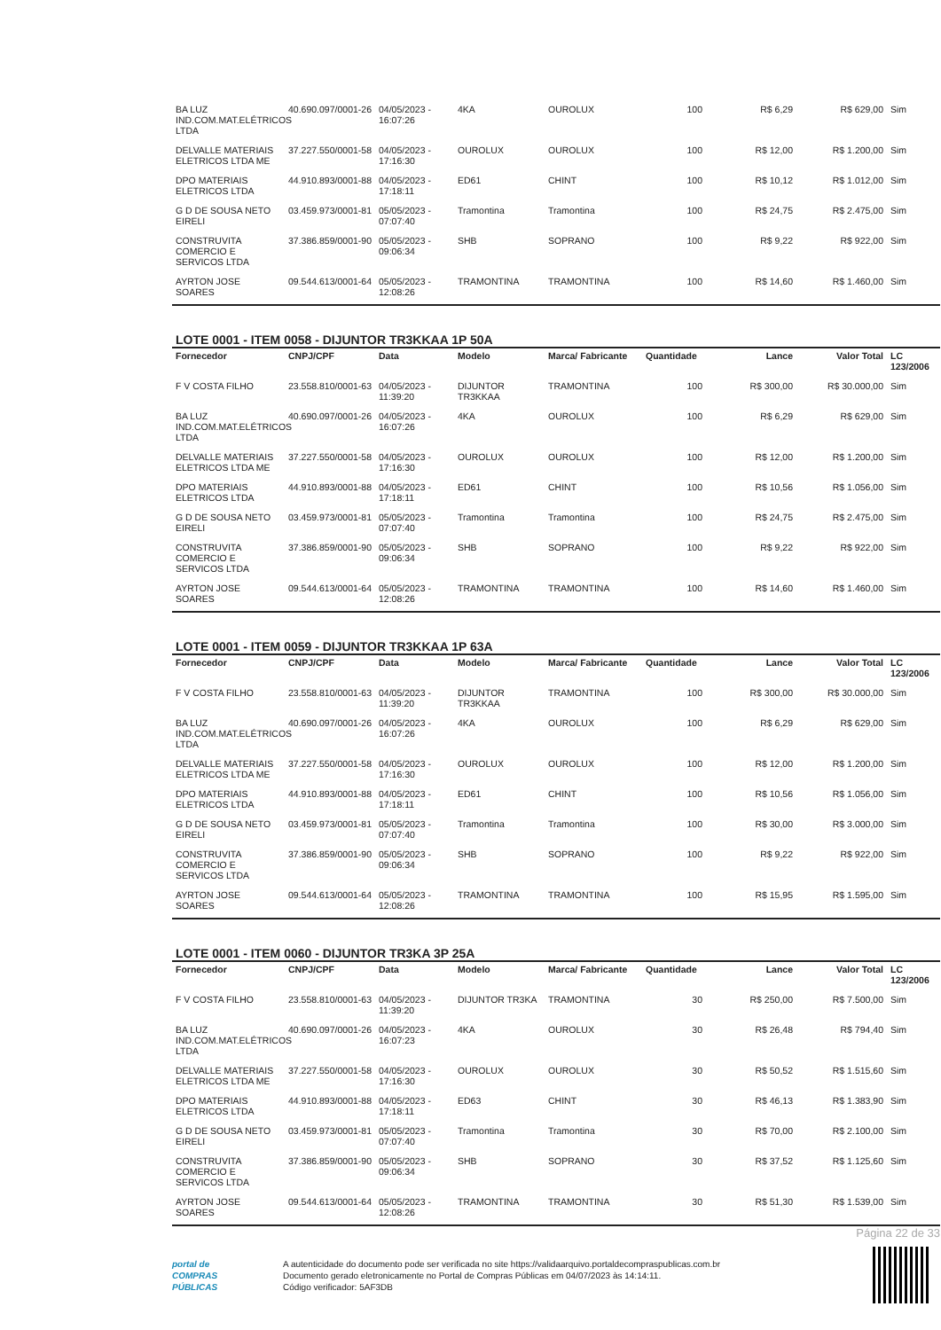| BA LUZ IND.COM.MAT.ELÉTRICOS LTDA | 40.690.097/0001-26 | 04/05/2023 - 16:07:26 | 4KA | OUROLUX | 100 | R$ 6,29 | R$ 629,00 | Sim |
| DELVALLE MATERIAIS ELETRICOS LTDA ME | 37.227.550/0001-58 | 04/05/2023 - 17:16:30 | OUROLUX | OUROLUX | 100 | R$ 12,00 | R$ 1.200,00 | Sim |
| DPO MATERIAIS ELETRICOS LTDA | 44.910.893/0001-88 | 04/05/2023 - 17:18:11 | ED61 | CHINT | 100 | R$ 10,12 | R$ 1.012,00 | Sim |
| G D DE SOUSA NETO EIRELI | 03.459.973/0001-81 | 05/05/2023 - 07:07:40 | Tramontina | Tramontina | 100 | R$ 24,75 | R$ 2.475,00 | Sim |
| CONSTRUVITA COMERCIO E SERVICOS LTDA | 37.386.859/0001-90 | 05/05/2023 - 09:06:34 | SHB | SOPRANO | 100 | R$ 9,22 | R$ 922,00 | Sim |
| AYRTON JOSE SOARES | 09.544.613/0001-64 | 05/05/2023 - 12:08:26 | TRAMONTINA | TRAMONTINA | 100 | R$ 14,60 | R$ 1.460,00 | Sim |
LOTE 0001 - ITEM 0058 - DIJUNTOR TR3KKAA 1P 50A
| Fornecedor | CNPJ/CPF | Data | Modelo | Marca/ Fabricante | Quantidade | Lance | Valor Total | LC 123/2006 |
| --- | --- | --- | --- | --- | --- | --- | --- | --- |
| F V COSTA FILHO | 23.558.810/0001-63 | 04/05/2023 - 11:39:20 | DIJUNTOR TR3KKAA | TRAMONTINA | 100 | R$ 300,00 | R$ 30.000,00 | Sim |
| BA LUZ IND.COM.MAT.ELÉTRICOS LTDA | 40.690.097/0001-26 | 04/05/2023 - 16:07:26 | 4KA | OUROLUX | 100 | R$ 6,29 | R$ 629,00 | Sim |
| DELVALLE MATERIAIS ELETRICOS LTDA ME | 37.227.550/0001-58 | 04/05/2023 - 17:16:30 | OUROLUX | OUROLUX | 100 | R$ 12,00 | R$ 1.200,00 | Sim |
| DPO MATERIAIS ELETRICOS LTDA | 44.910.893/0001-88 | 04/05/2023 - 17:18:11 | ED61 | CHINT | 100 | R$ 10,56 | R$ 1.056,00 | Sim |
| G D DE SOUSA NETO EIRELI | 03.459.973/0001-81 | 05/05/2023 - 07:07:40 | Tramontina | Tramontina | 100 | R$ 24,75 | R$ 2.475,00 | Sim |
| CONSTRUVITA COMERCIO E SERVICOS LTDA | 37.386.859/0001-90 | 05/05/2023 - 09:06:34 | SHB | SOPRANO | 100 | R$ 9,22 | R$ 922,00 | Sim |
| AYRTON JOSE SOARES | 09.544.613/0001-64 | 05/05/2023 - 12:08:26 | TRAMONTINA | TRAMONTINA | 100 | R$ 14,60 | R$ 1.460,00 | Sim |
LOTE 0001 - ITEM 0059 - DIJUNTOR TR3KKAA 1P 63A
| Fornecedor | CNPJ/CPF | Data | Modelo | Marca/ Fabricante | Quantidade | Lance | Valor Total | LC 123/2006 |
| --- | --- | --- | --- | --- | --- | --- | --- | --- |
| F V COSTA FILHO | 23.558.810/0001-63 | 04/05/2023 - 11:39:20 | DIJUNTOR TR3KKAA | TRAMONTINA | 100 | R$ 300,00 | R$ 30.000,00 | Sim |
| BA LUZ IND.COM.MAT.ELÉTRICOS LTDA | 40.690.097/0001-26 | 04/05/2023 - 16:07:26 | 4KA | OUROLUX | 100 | R$ 6,29 | R$ 629,00 | Sim |
| DELVALLE MATERIAIS ELETRICOS LTDA ME | 37.227.550/0001-58 | 04/05/2023 - 17:16:30 | OUROLUX | OUROLUX | 100 | R$ 12,00 | R$ 1.200,00 | Sim |
| DPO MATERIAIS ELETRICOS LTDA | 44.910.893/0001-88 | 04/05/2023 - 17:18:11 | ED61 | CHINT | 100 | R$ 10,56 | R$ 1.056,00 | Sim |
| G D DE SOUSA NETO EIRELI | 03.459.973/0001-81 | 05/05/2023 - 07:07:40 | Tramontina | Tramontina | 100 | R$ 30,00 | R$ 3.000,00 | Sim |
| CONSTRUVITA COMERCIO E SERVICOS LTDA | 37.386.859/0001-90 | 05/05/2023 - 09:06:34 | SHB | SOPRANO | 100 | R$ 9,22 | R$ 922,00 | Sim |
| AYRTON JOSE SOARES | 09.544.613/0001-64 | 05/05/2023 - 12:08:26 | TRAMONTINA | TRAMONTINA | 100 | R$ 15,95 | R$ 1.595,00 | Sim |
LOTE 0001 - ITEM 0060 - DIJUNTOR TR3KA 3P 25A
| Fornecedor | CNPJ/CPF | Data | Modelo | Marca/ Fabricante | Quantidade | Lance | Valor Total | LC 123/2006 |
| --- | --- | --- | --- | --- | --- | --- | --- | --- |
| F V COSTA FILHO | 23.558.810/0001-63 | 04/05/2023 - 11:39:20 | DIJUNTOR TR3KA | TRAMONTINA | 30 | R$ 250,00 | R$ 7.500,00 | Sim |
| BA LUZ IND.COM.MAT.ELÉTRICOS LTDA | 40.690.097/0001-26 | 04/05/2023 - 16:07:23 | 4KA | OUROLUX | 30 | R$ 26,48 | R$ 794,40 | Sim |
| DELVALLE MATERIAIS ELETRICOS LTDA ME | 37.227.550/0001-58 | 04/05/2023 - 17:16:30 | OUROLUX | OUROLUX | 30 | R$ 50,52 | R$ 1.515,60 | Sim |
| DPO MATERIAIS ELETRICOS LTDA | 44.910.893/0001-88 | 04/05/2023 - 17:18:11 | ED63 | CHINT | 30 | R$ 46,13 | R$ 1.383,90 | Sim |
| G D DE SOUSA NETO EIRELI | 03.459.973/0001-81 | 05/05/2023 - 07:07:40 | Tramontina | Tramontina | 30 | R$ 70,00 | R$ 2.100,00 | Sim |
| CONSTRUVITA COMERCIO E SERVICOS LTDA | 37.386.859/0001-90 | 05/05/2023 - 09:06:34 | SHB | SOPRANO | 30 | R$ 37,52 | R$ 1.125,60 | Sim |
| AYRTON JOSE SOARES | 09.544.613/0001-64 | 05/05/2023 - 12:08:26 | TRAMONTINA | TRAMONTINA | 30 | R$ 51,30 | R$ 1.539,00 | Sim |
Página 22 de 33
portal de
COMPRAS
PÚBLICAS
A autenticidade do documento pode ser verificada no site https://validaarquivo.portaldecompraspublicas.com.br
Documento gerado eletronicamente no Portal de Compras Públicas em 04/07/2023 às 14:14:11.
Código verificador: 5AF3DB